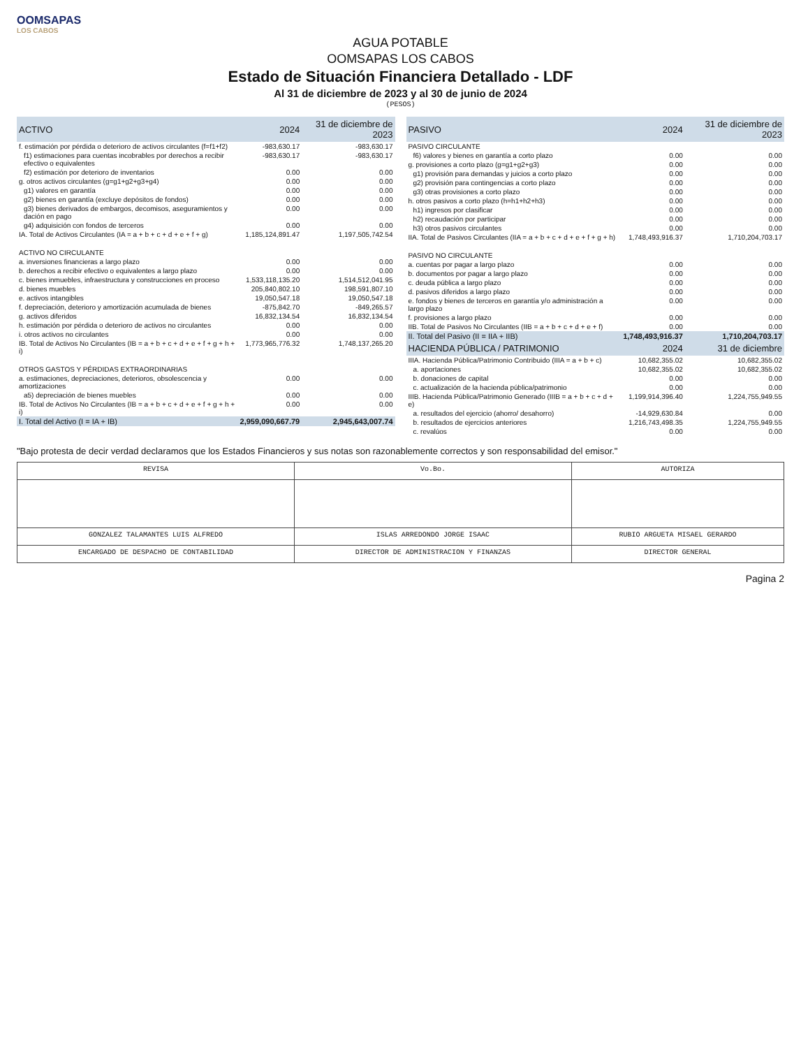OOMSAPAS
LOS CABOS
AGUA POTABLE
OOMSAPAS LOS CABOS
Estado de Situación Financiera Detallado - LDF
Al 31 de diciembre de 2023 y al 30 de junio de 2024
(PESOS)
| ACTIVO | 2024 | 31 de diciembre de 2023 |
| --- | --- | --- |
| f. estimación por pérdida o deterioro de activos circulantes (f=f1+f2) | -983,630.17 | -983,630.17 |
| f1) estimaciones para cuentas incobrables por derechos a recibir efectivo o equivalentes | -983,630.17 | -983,630.17 |
| f2) estimación por deterioro de inventarios | 0.00 | 0.00 |
| g. otros activos circulantes (g=g1+g2+g3+g4) | 0.00 | 0.00 |
| g1) valores en garantía | 0.00 | 0.00 |
| g2) bienes en garantía (excluye depósitos de fondos) | 0.00 | 0.00 |
| g3) bienes derivados de embargos, decomisos, aseguramientos y dación en pago | 0.00 | 0.00 |
| g4) adquisición con fondos de terceros | 0.00 | 0.00 |
| IA. Total de Activos Circulantes (IA = a + b + c + d + e + f + g) | 1,185,124,891.47 | 1,197,505,742.54 |
| ACTIVO NO CIRCULANTE | | |
| a. inversiones financieras a largo plazo | 0.00 | 0.00 |
| b. derechos a recibir efectivo o equivalentes a largo plazo | 0.00 | 0.00 |
| c. bienes inmuebles, infraestructura y construcciones en proceso | 1,533,118,135.20 | 1,514,512,041.95 |
| d. bienes muebles | 205,840,802.10 | 198,591,807.10 |
| e. activos intangibles | 19,050,547.18 | 19,050,547.18 |
| f. depreciación, deterioro y amortización acumulada de bienes | -875,842.70 | -849,265.57 |
| g. activos diferidos | 16,832,134.54 | 16,832,134.54 |
| h. estimación por pérdida o deterioro de activos no circulantes | 0.00 | 0.00 |
| i. otros activos no circulantes | 0.00 | 0.00 |
| IB. Total de Activos No Circulantes (IB = a + b + c + d + e + f + g + h + i) | 1,773,965,776.32 | 1,748,137,265.20 |
| OTROS GASTOS Y PÉRDIDAS EXTRAORDINARIAS | | |
| a. estimaciones, depreciaciones, deterioros, obsolescencia y amortizaciones | 0.00 | 0.00 |
| a5) depreciación de bienes muebles | 0.00 | 0.00 |
| IB. Total de Activos No Circulantes (IB = a + b + c + d + e + f + g + h + i) | 0.00 | 0.00 |
| I. Total del Activo (I = IA + IB) | 2,959,090,667.79 | 2,945,643,007.74 |
| PASIVO | 2024 | 31 de diciembre de 2023 |
| --- | --- | --- |
| PASIVO CIRCULANTE | | |
| f6) valores y bienes en garantía a corto plazo | 0.00 | 0.00 |
| g. provisiones a corto plazo (g=g1+g2+g3) | 0.00 | 0.00 |
| g1) provisión para demandas y juicios a corto plazo | 0.00 | 0.00 |
| g2) provisión para contingencias a corto plazo | 0.00 | 0.00 |
| g3) otras provisiones a corto plazo | 0.00 | 0.00 |
| h. otros pasivos a corto plazo (h=h1+h2+h3) | 0.00 | 0.00 |
| h1) ingresos por clasificar | 0.00 | 0.00 |
| h2) recaudación por participar | 0.00 | 0.00 |
| h3) otros pasivos circulantes | 0.00 | 0.00 |
| IIA. Total de Pasivos Circulantes (IIA = a + b + c + d + e + f + g + h) | 1,748,493,916.37 | 1,710,204,703.17 |
| PASIVO NO CIRCULANTE | | |
| a. cuentas por pagar a largo plazo | 0.00 | 0.00 |
| b. documentos por pagar a largo plazo | 0.00 | 0.00 |
| c. deuda pública a largo plazo | 0.00 | 0.00 |
| d. pasivos diferidos a largo plazo | 0.00 | 0.00 |
| e. fondos y bienes de terceros en garantía y/o administración a largo plazo | 0.00 | 0.00 |
| f. provisiones a largo plazo | 0.00 | 0.00 |
| IIB. Total de Pasivos No Circulantes (IIB = a + b + c + d + e + f) | 0.00 | 0.00 |
| II. Total del Pasivo (II = IIA + IIB) | 1,748,493,916.37 | 1,710,204,703.17 |
| HACIENDA PÚBLICA / PATRIMONIO | 2024 | 31 de diciembre |
| IIIA. Hacienda Pública/Patrimonio Contribuido (IIIA = a + b + c) | 10,682,355.02 | 10,682,355.02 |
| a. aportaciones | 10,682,355.02 | 10,682,355.02 |
| b. donaciones de capital | 0.00 | 0.00 |
| c. actualización de la hacienda pública/patrimonio | 0.00 | 0.00 |
| IIIB. Hacienda Pública/Patrimonio Generado (IIIB = a + b + c + d + e) | 1,199,914,396.40 | 1,224,755,949.55 |
| a. resultados del ejercicio (ahorro/ desahorro) | -14,929,630.84 | 0.00 |
| b. resultados de ejercicios anteriores | 1,216,743,498.35 | 1,224,755,949.55 |
| c. revalúos | 0.00 | 0.00 |
"Bajo protesta de decir verdad declaramos que los Estados Financieros y sus notas son razonablemente correctos y son responsabilidad del emisor."
| REVISA | Vo.Bo. | AUTORIZA |
| GONZALEZ TALAMANTES LUIS ALFREDO | ISLAS ARREDONDO JORGE ISAAC | RUBIO ARGUETA MISAEL GERARDO |
| ENCARGADO DE DESPACHO DE CONTABILIDAD | DIRECTOR DE ADMINISTRACION Y FINANZAS | DIRECTOR GENERAL |
Pagina 2